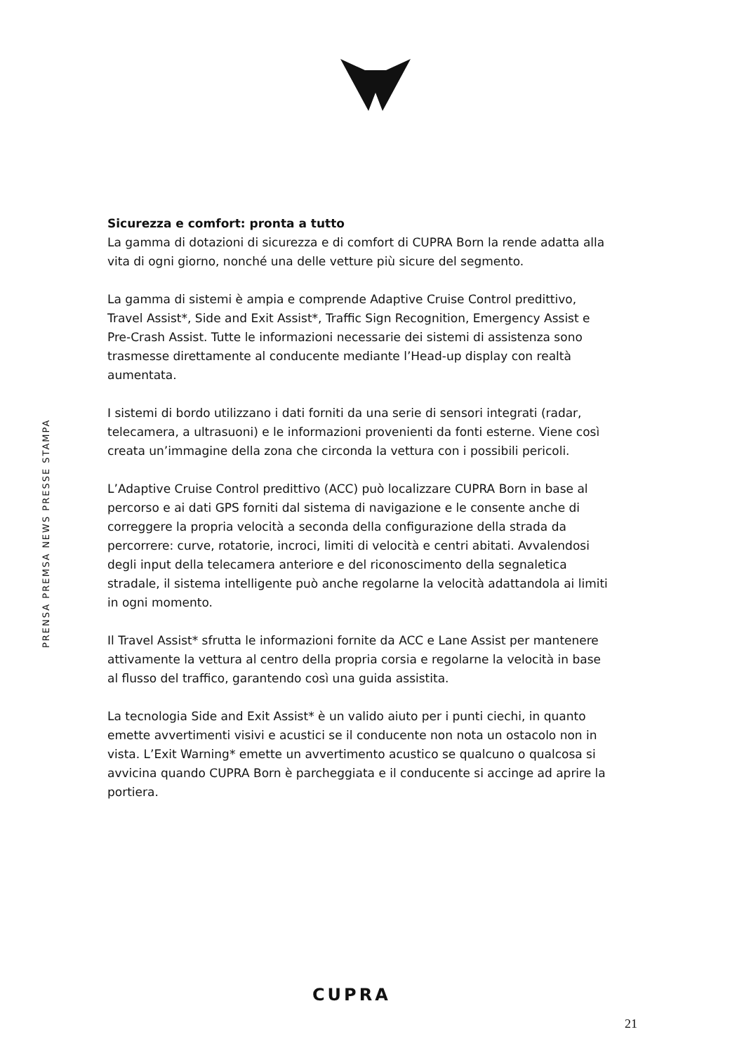PRENSA PREMSA NEWS PRESSE STAMPA
Sicurezza e comfort: pronta a tutto
La gamma di dotazioni di sicurezza e di comfort di CUPRA Born la rende adatta alla vita di ogni giorno, nonché una delle vetture più sicure del segmento.
La gamma di sistemi è ampia e comprende Adaptive Cruise Control predittivo, Travel Assist*, Side and Exit Assist*, Traffic Sign Recognition, Emergency Assist e Pre-Crash Assist. Tutte le informazioni necessarie dei sistemi di assistenza sono trasmesse direttamente al conducente mediante l’Head-up display con realtà aumentata.
I sistemi di bordo utilizzano i dati forniti da una serie di sensori integrati (radar, telecamera, a ultrasuoni) e le informazioni provenienti da fonti esterne. Viene così creata un’immagine della zona che circonda la vettura con i possibili pericoli.
L’Adaptive Cruise Control predittivo (ACC) può localizzare CUPRA Born in base al percorso e ai dati GPS forniti dal sistema di navigazione e le consente anche di correggere la propria velocità a seconda della configurazione della strada da percorrere: curve, rotatorie, incroci, limiti di velocità e centri abitati. Avvalendosi degli input della telecamera anteriore e del riconoscimento della segnaletica stradale, il sistema intelligente può anche regolarne la velocità adattandola ai limiti in ogni momento.
Il Travel Assist* sfrutta le informazioni fornite da ACC e Lane Assist per mantenere attivamente la vettura al centro della propria corsia e regolarne la velocità in base al flusso del traffico, garantendo così una guida assistita.
La tecnologia Side and Exit Assist* è un valido aiuto per i punti ciechi, in quanto emette avvertimenti visivi e acustici se il conducente non nota un ostacolo non in vista. L’Exit Warning* emette un avvertimento acustico se qualcuno o qualcosa si avvicina quando CUPRA Born è parcheggiata e il conducente si accinge ad aprire la portiera.
CUPRA
21